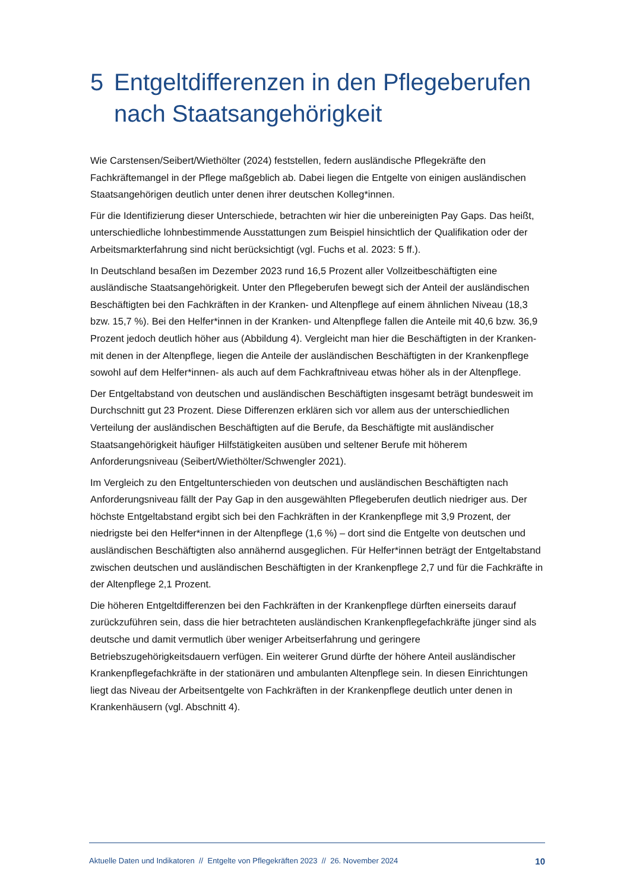5 Entgeltdifferenzen in den Pflegeberufen nach Staatsangehörigkeit
Wie Carstensen/Seibert/Wiethölter (2024) feststellen, federn ausländische Pflegekräfte den Fachkräftemangel in der Pflege maßgeblich ab. Dabei liegen die Entgelte von einigen ausländischen Staatsangehörigen deutlich unter denen ihrer deutschen Kolleg*innen.
Für die Identifizierung dieser Unterschiede, betrachten wir hier die unbereinigten Pay Gaps. Das heißt, unterschiedliche lohnbestimmende Ausstattungen zum Beispiel hinsichtlich der Qualifikation oder der Arbeitsmarkterfahrung sind nicht berücksichtigt (vgl. Fuchs et al. 2023: 5 ff.).
In Deutschland besaßen im Dezember 2023 rund 16,5 Prozent aller Vollzeitbeschäftigten eine ausländische Staatsangehörigkeit. Unter den Pflegeberufen bewegt sich der Anteil der ausländischen Beschäftigten bei den Fachkräften in der Kranken- und Altenpflege auf einem ähnlichen Niveau (18,3 bzw. 15,7 %). Bei den Helfer*innen in der Kranken- und Altenpflege fallen die Anteile mit 40,6 bzw. 36,9 Prozent jedoch deutlich höher aus (Abbildung 4). Vergleicht man hier die Beschäftigten in der Kranken- mit denen in der Altenpflege, liegen die Anteile der ausländischen Beschäftigten in der Krankenpflege sowohl auf dem Helfer*innen- als auch auf dem Fachkraftniveau etwas höher als in der Altenpflege.
Der Entgeltabstand von deutschen und ausländischen Beschäftigten insgesamt beträgt bundesweit im Durchschnitt gut 23 Prozent. Diese Differenzen erklären sich vor allem aus der unterschiedlichen Verteilung der ausländischen Beschäftigten auf die Berufe, da Beschäftigte mit ausländischer Staatsangehörigkeit häufiger Hilfstätigkeiten ausüben und seltener Berufe mit höherem Anforderungsniveau (Seibert/Wiethölter/Schwengler 2021).
Im Vergleich zu den Entgeltunterschieden von deutschen und ausländischen Beschäftigten nach Anforderungsniveau fällt der Pay Gap in den ausgewählten Pflegeberufen deutlich niedriger aus. Der höchste Entgeltabstand ergibt sich bei den Fachkräften in der Krankenpflege mit 3,9 Prozent, der niedrigste bei den Helfer*innen in der Altenpflege (1,6 %) – dort sind die Entgelte von deutschen und ausländischen Beschäftigten also annähernd ausgeglichen. Für Helfer*innen beträgt der Entgeltabstand zwischen deutschen und ausländischen Beschäftigten in der Krankenpflege 2,7 und für die Fachkräfte in der Altenpflege 2,1 Prozent.
Die höheren Entgeltdifferenzen bei den Fachkräften in der Krankenpflege dürften einerseits darauf zurückzuführen sein, dass die hier betrachteten ausländischen Krankenpflegefachkräfte jünger sind als deutsche und damit vermutlich über weniger Arbeitserfahrung und geringere Betriebszugehörigkeitsdauern verfügen. Ein weiterer Grund dürfte der höhere Anteil ausländischer Krankenpflegefachkräfte in der stationären und ambulanten Altenpflege sein. In diesen Einrichtungen liegt das Niveau der Arbeitsentgelte von Fachkräften in der Krankenpflege deutlich unter denen in Krankenhäusern (vgl. Abschnitt 4).
Aktuelle Daten und Indikatoren // Entgelte von Pflegekräften 2023 // 26. November 2024 10